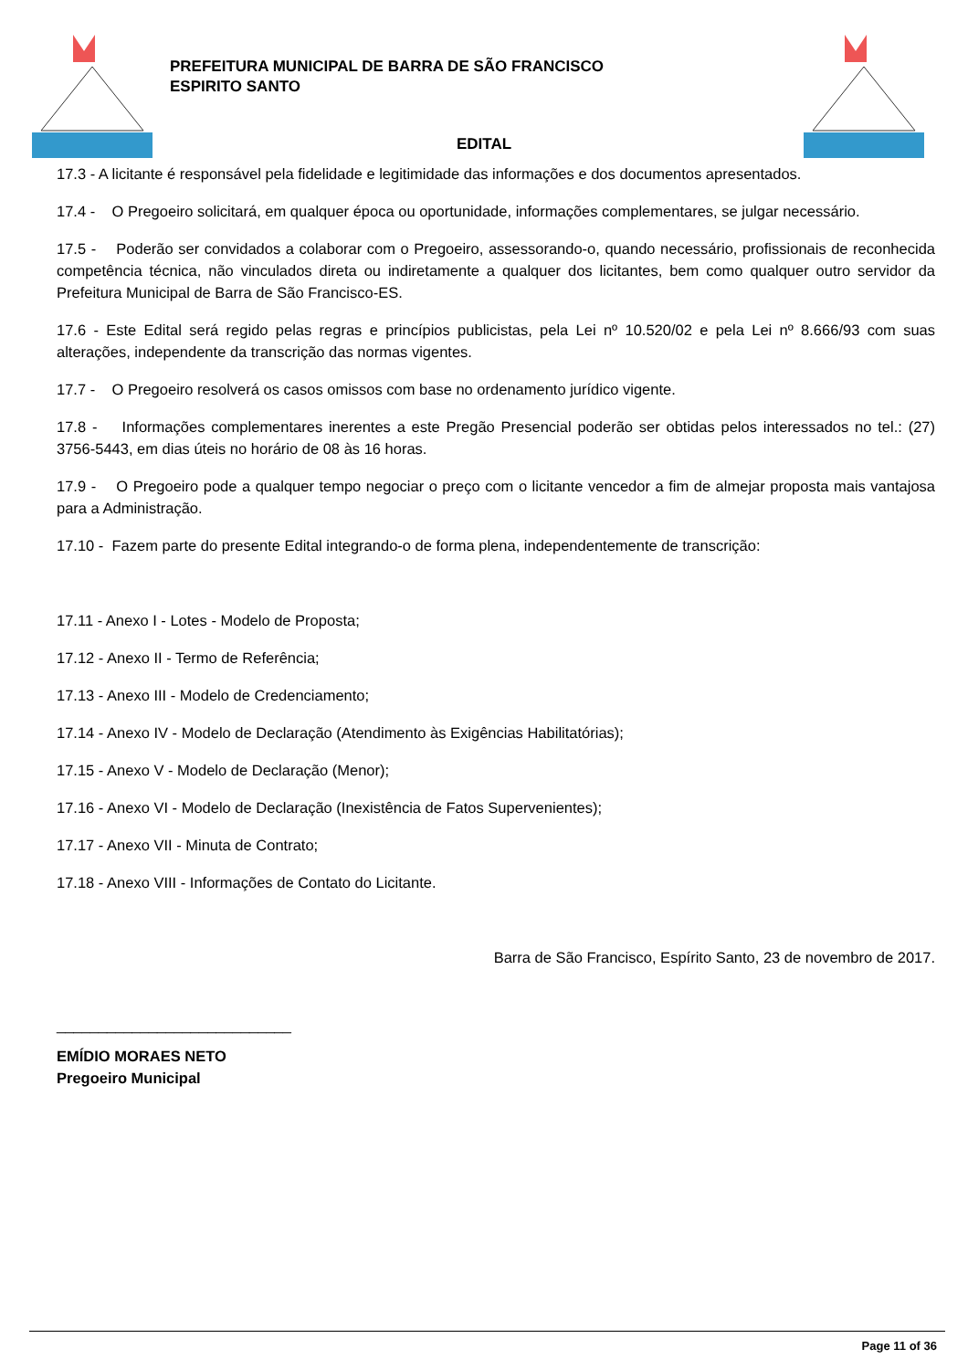PREFEITURA MUNICIPAL DE BARRA DE SÃO FRANCISCO
ESPIRITO SANTO
EDITAL
17.3 - A licitante é responsável pela fidelidade e legitimidade das informações e dos documentos apresentados.
17.4 - O Pregoeiro solicitará, em qualquer época ou oportunidade, informações complementares, se julgar necessário.
17.5 - Poderão ser convidados a colaborar com o Pregoeiro, assessorando-o, quando necessário, profissionais de reconhecida competência técnica, não vinculados direta ou indiretamente a qualquer dos licitantes, bem como qualquer outro servidor da Prefeitura Municipal de Barra de São Francisco-ES.
17.6 - Este Edital será regido pelas regras e princípios publicistas, pela Lei nº 10.520/02 e pela Lei nº 8.666/93 com suas alterações, independente da transcrição das normas vigentes.
17.7 - O Pregoeiro resolverá os casos omissos com base no ordenamento jurídico vigente.
17.8 - Informações complementares inerentes a este Pregão Presencial poderão ser obtidas pelos interessados no tel.: (27) 3756-5443, em dias úteis no horário de 08 às 16 horas.
17.9 - O Pregoeiro pode a qualquer tempo negociar o preço com o licitante vencedor a fim de almejar proposta mais vantajosa para a Administração.
17.10 - Fazem parte do presente Edital integrando-o de forma plena, independentemente de transcrição:
17.11 - Anexo I - Lotes - Modelo de Proposta;
17.12 - Anexo II - Termo de Referência;
17.13 - Anexo III - Modelo de Credenciamento;
17.14 - Anexo IV - Modelo de Declaração (Atendimento às Exigências Habilitatórias);
17.15 - Anexo V - Modelo de Declaração (Menor);
17.16 - Anexo VI - Modelo de Declaração (Inexistência de Fatos Supervenientes);
17.17 - Anexo VII - Minuta de Contrato;
17.18 - Anexo VIII - Informações de Contato do Licitante.
Barra de São Francisco, Espírito Santo, 23 de novembro de 2017.
____________________________
EMÍDIO MORAES NETO
Pregoeiro Municipal
Page 11 of 36